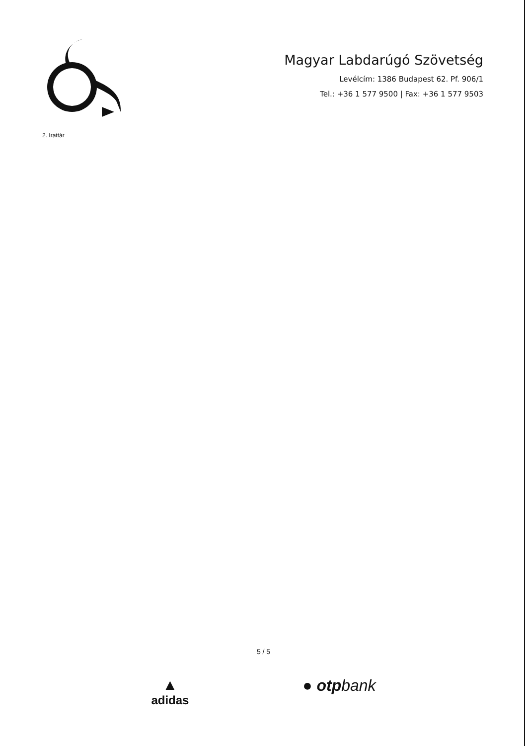Magyar Labdarúgó Szövetség
Levélcím: 1386 Budapest 62. Pf. 906/1
Tel.: +36 1 577 9500 | Fax: +36 1 577 9503
2. Irattár
5 / 5
▲
adidas
● otpbank